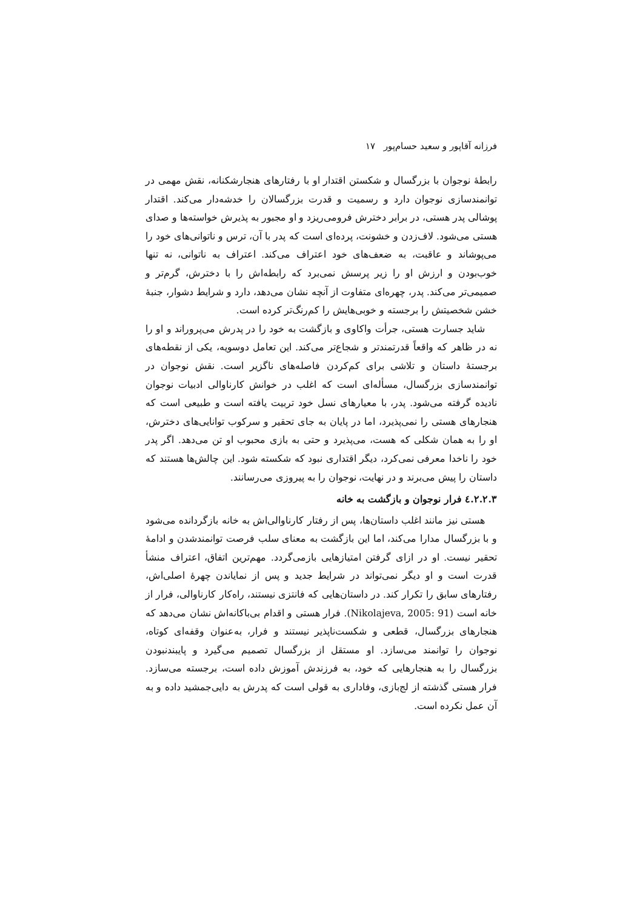فرزانه آقاپور و سعید حسام‌پور ۱۷
رابطهٔ نوجوان با بزرگسال و شکستن اقتدار او با رفتارهای هنجارشکنانه، نقش مهمی در توانمندسازی نوجوان دارد و رسمیت و قدرت بزرگسالان را خدشه‌دار می‌کند. اقتدار پوشالی پدر هستی، در برابر دخترش فرومی‌ریزد و او مجبور به پذیرش خواسته‌ها و صدای هستی می‌شود. لاف‌زدن و خشونت، پرده‌ای است که پدر با آن، ترس و ناتوانی‌های خود را می‌پوشاند و عاقبت، به ضعف‌های خود اعتراف می‌کند. اعتراف به ناتوانی، نه تنها خوب‌بودن و ارزش او را زیر پرسش نمی‌برد که رابطه‌اش را با دخترش، گرم‌تر و صمیمی‌تر می‌کند. پدر، چهره‌ای متفاوت از آنچه نشان می‌دهد، دارد و شرایط دشوار، جنبهٔ خشن شخصیتش را برجسته و خوبی‌هایش را کم‌رنگ‌تر کرده است.
شاید جسارت هستی، جرأت واکاوی و بازگشت به خود را در پدرش می‌پروراند و او را نه در ظاهر که واقعاً قدرتمندتر و شجاع‌تر می‌کند. این تعامل دوسویه، یکی از نقطه‌های برجستهٔ داستان و تلاشی برای کم‌کردن فاصله‌های ناگزیر است. نقش نوجوان در توانمندسازی بزرگسال، مسأله‌ای است که اغلب در خوانش کارناوالی ادبیات نوجوان نادیده گرفته می‌شود. پدر، با معیارهای نسل خود تربیت یافته است و طبیعی است که هنجارهای هستی را نمی‌پذیرد، اما در پایان به جای تحقیر و سرکوب توانایی‌های دخترش، او را به همان شکلی که هست، می‌پذیرد و حتی به بازی محبوب او تن می‌دهد. اگر پدر خود را ناخدا معرفی نمی‌کرد، دیگر اقتداری نبود که شکسته شود. این چالش‌ها هستند که داستان را پیش می‌برند و در نهایت، نوجوان را به پیروزی می‌رسانند.
٤.٢.٢.٣ فرار نوجوان و بازگشت به خانه
هستی نیز مانند اغلب داستان‌ها، پس از رفتار کارناوالی‌اش به خانه بازگردانده می‌شود و با بزرگسال مدارا می‌کند، اما این بازگشت به معنای سلب فرصت توانمندشدن و ادامهٔ تحقیر نیست. او در ازای گرفتن امتیازهایی بازمی‌گردد. مهم‌ترین اتفاق، اعتراف منشأ قدرت است و او دیگر نمی‌تواند در شرایط جدید و پس از نمایاندن چهرهٔ اصلی‌اش، رفتارهای سابق را تکرار کند. در داستان‌هایی که فانتزی نیستند، راه‌کار کارناوالی، فرار از خانه است (Nikolajeva, 2005: 91). فرار هستی و اقدام بی‌باکانه‌اش نشان می‌دهد که هنجارهای بزرگسال، قطعی و شکست‌ناپذیر نیستند و فرار، به‌عنوان وقفه‌ای کوتاه، نوجوان را توانمند می‌سازد. او مستقل از بزرگسال تصمیم می‌گیرد و پایبندنبودن بزرگسال را به هنجارهایی که خود، به فرزندش آموزش داده است، برجسته می‌سازد. فرار هستی گذشته از لج‌بازی، وفاداری به قولی است که پدرش به دایی‌جمشید داده و به آن عمل نکرده است.